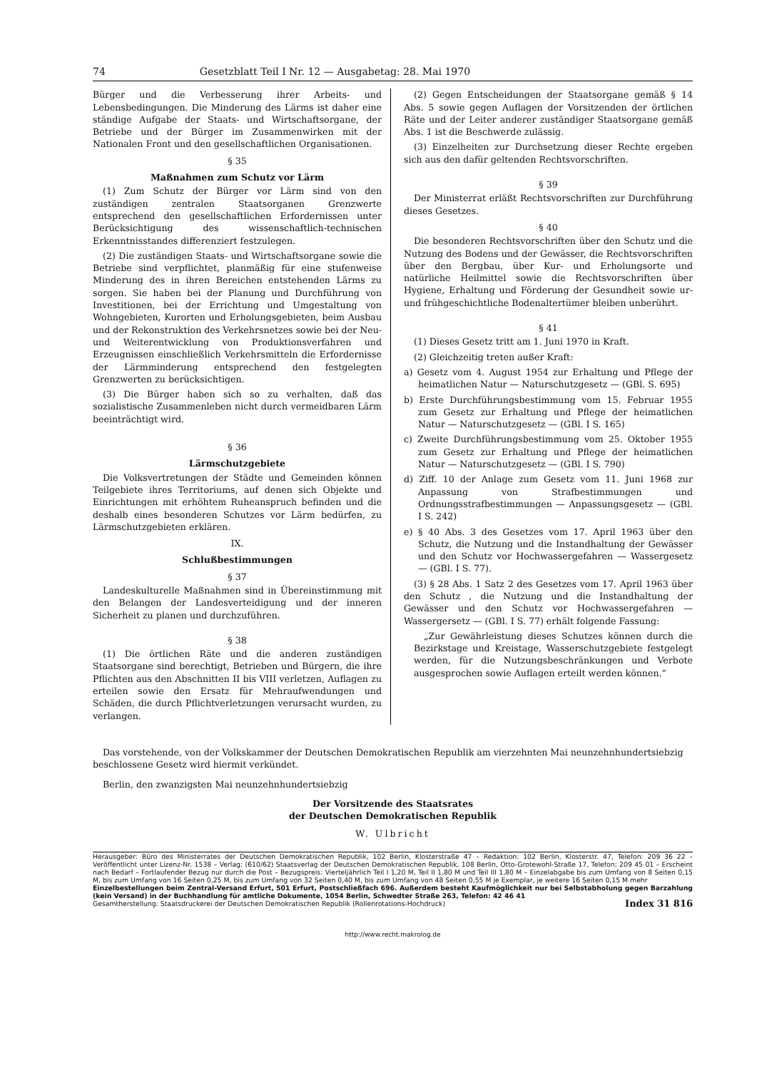74 Gesetzblatt Teil I Nr. 12 — Ausgabetag: 28. Mai 1970
Bürger und die Verbesserung ihrer Arbeits- und Lebensbedingungen. Die Minderung des Lärms ist daher eine ständige Aufgabe der Staats- und Wirtschaftsorgane, der Betriebe und der Bürger im Zusammenwirken mit der Nationalen Front und den gesellschaftlichen Organisationen.
§ 35
Maßnahmen zum Schutz vor Lärm
(1) Zum Schutz der Bürger vor Lärm sind von den zuständigen zentralen Staatsorganen Grenzwerte entsprechend den gesellschaftlichen Erfordernissen unter Berücksichtigung des wissenschaftlich-technischen Erkenntnisstandes differenziert festzulegen.
(2) Die zuständigen Staats- und Wirtschaftsorgane sowie die Betriebe sind verpflichtet, planmäßig für eine stufenweise Minderung des in ihren Bereichen entstehenden Lärms zu sorgen. Sie haben bei der Planung und Durchführung von Investitionen, bei der Errichtung und Umgestaltung von Wohngebieten, Kurorten und Erholungsgebieten, beim Ausbau und der Rekonstruktion des Verkehrsnetzes sowie bei der Neu- und Weiterentwicklung von Produktionsverfahren und Erzeugnissen einschließlich Verkehrsmitteln die Erfordernisse der Lärmminderung entsprechend den festgelegten Grenzwerten zu berücksichtigen.
(3) Die Bürger haben sich so zu verhalten, daß das sozialistische Zusammenleben nicht durch vermeidbaren Lärm beeinträchtigt wird.
§ 36
Lärmschutzgebiete
Die Volksvertretungen der Städte und Gemeinden können Teilgebiete ihres Territoriums, auf denen sich Objekte und Einrichtungen mit erhöhtem Ruheanspruch befinden und die deshalb eines besonderen Schutzes vor Lärm bedürfen, zu Lärmschutzgebieten erklären.
IX.
Schlußbestimmungen
§ 37
Landeskulturelle Maßnahmen sind in Übereinstimmung mit den Belangen der Landesverteidigung und der inneren Sicherheit zu planen und durchzuführen.
§ 38
(1) Die örtlichen Räte und die anderen zuständigen Staatsorgane sind berechtigt, Betrieben und Bürgern, die ihre Pflichten aus den Abschnitten II bis VIII verletzen, Auflagen zu erteilen sowie den Ersatz für Mehraufwendungen und Schäden, die durch Pflichtverletzungen verursacht wurden, zu verlangen.
(2) Gegen Entscheidungen der Staatsorgane gemäß § 14 Abs. 5 sowie gegen Auflagen der Vorsitzenden der örtlichen Räte und der Leiter anderer zuständiger Staatsorgane gemäß Abs. 1 ist die Beschwerde zulässig.
(3) Einzelheiten zur Durchsetzung dieser Rechte ergeben sich aus den dafür geltenden Rechtsvorschriften.
§ 39
Der Ministerrat erläßt Rechtsvorschriften zur Durchführung dieses Gesetzes.
§ 40
Die besonderen Rechtsvorschriften über den Schutz und die Nutzung des Bodens und der Gewässer, die Rechtsvorschriften über den Bergbau, über Kur- und Erholungsorte und natürliche Heilmittel sowie die Rechtsvorschriften über Hygiene, Erhaltung und Förderung der Gesundheit sowie ur- und frühgeschichtliche Bodenaltertümer bleiben unberührt.
§ 41
(1) Dieses Gesetz tritt am 1. Juni 1970 in Kraft.
(2) Gleichzeitig treten außer Kraft:
a) Gesetz vom 4. August 1954 zur Erhaltung und Pflege der heimatlichen Natur — Naturschutzgesetz — (GBl. S. 695)
b) Erste Durchführungsbestimmung vom 15. Februar 1955 zum Gesetz zur Erhaltung und Pflege der heimatlichen Natur — Naturschutzgesetz — (GBl. I S. 165)
c) Zweite Durchführungsbestimmung vom 25. Oktober 1955 zum Gesetz zur Erhaltung und Pflege der heimatlichen Natur — Naturschutzgesetz — (GBl. I S. 790)
d) Ziff. 10 der Anlage zum Gesetz vom 11. Juni 1968 zur Anpassung von Strafbestimmungen und Ordnungsstrafbestimmungen — Anpassungsgesetz — (GBl. I S. 242)
e) § 40 Abs. 3 des Gesetzes vom 17. April 1963 über den Schutz, die Nutzung und die Instandhaltung der Gewässer und den Schutz vor Hochwassergefahren — Wassergesetz — (GBl. I S. 77).
(3) § 28 Abs. 1 Satz 2 des Gesetzes vom 17. April 1963 über den Schutz , die Nutzung und die Instandhaltung der Gewässer und den Schutz vor Hochwassergefahren — Wassergersetz — (GBl. I S. 77) erhält folgende Fassung:
„Zur Gewährleistung dieses Schutzes können durch die Bezirkstage und Kreistage, Wasserschutzgebiete festgelegt werden, für die Nutzungsbeschränkungen und Verbote ausgesprochen sowie Auflagen erteilt werden können.“
Das vorstehende, von der Volkskammer der Deutschen Demokratischen Republik am vierzehnten Mai neunzehnhundertsiebzig beschlossene Gesetz wird hiermit verkündet.
Berlin, den zwanzigsten Mai neunzehnhundertsiebzig
Der Vorsitzende des Staatsrates
der Deutschen Demokratischen Republik
W. Ulbricht
Herausgeber: Büro des Ministerrates der Deutschen Demokratischen Republik, 102 Berlin, Klosterstraße 47 – Redaktion: 102 Berlin, Klosterstr. 47, Telefon: 209 36 22 – Veröffentlicht unter Lizenz-Nr. 1538 – Verlag: (610/62) Staatsverlag der Deutschen Demokratischen Republik, 108 Berlin, Otto-Grotewohl-Straße 17, Telefon: 209 45 01 – Erscheint nach Bedarf – Fortlaufender Bezug nur durch die Post – Bezugspreis: Vierteljährlich Teil I 1,20 M, Teil II 1,80 M und Teil III 1,80 M – Einzelabgabe bis zum Umfang von 8 Seiten 0,15 M, bis zum Umfang von 16 Seiten 0,25 M, bis zum Umfang von 32 Seiten 0,40 M, bis zum Umfang von 48 Seiten 0,55 M je Exemplar, je weitere 16 Seiten 0,15 M mehr
Einzelbestellungen beim Zentral-Versand Erfurt, 501 Erfurt, Postschließfach 696. Außerdem besteht Kaufmöglichkeit nur bei Selbstabholung gegen Barzahlung (kein Versand) in der Buchhandlung für amtliche Dokumente, 1054 Berlin, Schwedter Straße 263, Telefon: 42 46 41
Gesamtherstellung: Staatsdruckerei der Deutschen Demokratischen Republik (Rollenrotations-Hochdruck) Index 31 816
http://www.recht.makrolog.de